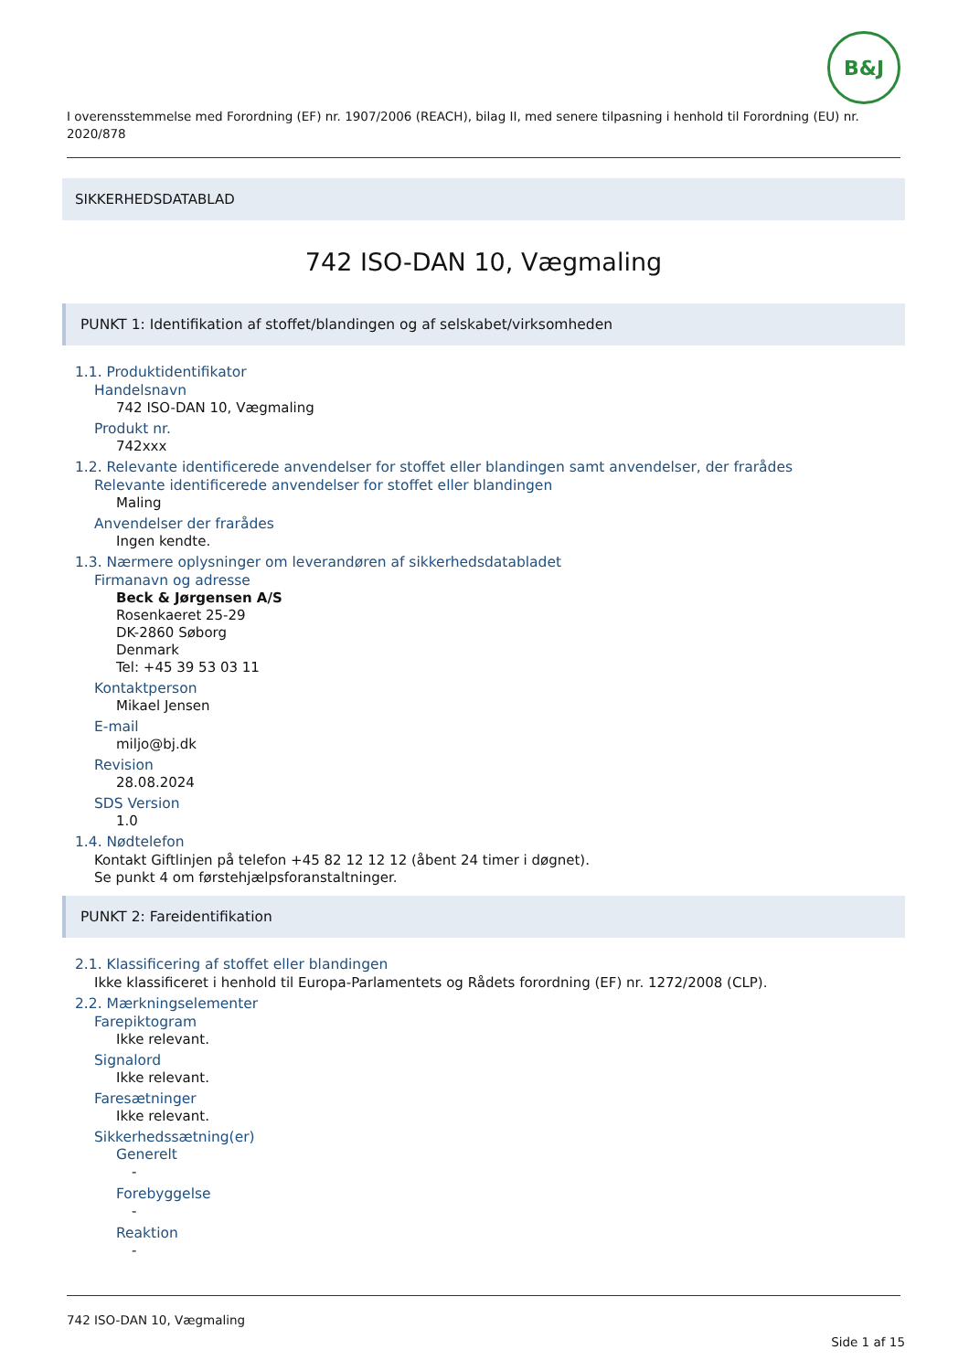B&J
I overensstemmelse med Forordning (EF) nr. 1907/2006 (REACH), bilag II, med senere tilpasning i henhold til Forordning (EU) nr. 2020/878
SIKKERHEDSDATABLAD
742 ISO-DAN 10, Vægmaling
PUNKT 1: Identifikation af stoffet/blandingen og af selskabet/virksomheden
1.1. Produktidentifikator
Handelsnavn
742 ISO-DAN 10, Vægmaling
Produkt nr.
742xxx
1.2. Relevante identificerede anvendelser for stoffet eller blandingen samt anvendelser, der frarådes
Relevante identificerede anvendelser for stoffet eller blandingen
Maling
Anvendelser der frarådes
Ingen kendte.
1.3. Nærmere oplysninger om leverandøren af sikkerhedsdatabladet
Firmanavn og adresse
Beck & Jørgensen A/S
Rosenkaeret 25-29
DK-2860 Søborg
Denmark
Tel: +45 39 53 03 11
Kontaktperson
Mikael Jensen
E-mail
miljo@bj.dk
Revision
28.08.2024
SDS Version
1.0
1.4. Nødtelefon
Kontakt Giftlinjen på telefon +45 82 12 12 12 (åbent 24 timer i døgnet).
Se punkt 4 om førstehjælpsforanstaltninger.
PUNKT 2: Fareidentifikation
2.1. Klassificering af stoffet eller blandingen
Ikke klassificeret i henhold til Europa-Parlamentets og Rådets forordning (EF) nr. 1272/2008 (CLP).
2.2. Mærkningselementer
Farepiktogram
Ikke relevant.
Signalord
Ikke relevant.
Faresætninger
Ikke relevant.
Sikkerhedssætning(er)
Generelt
-
Forebyggelse
-
Reaktion
-
742 ISO-DAN 10, Vægmaling
Side 1 af 15